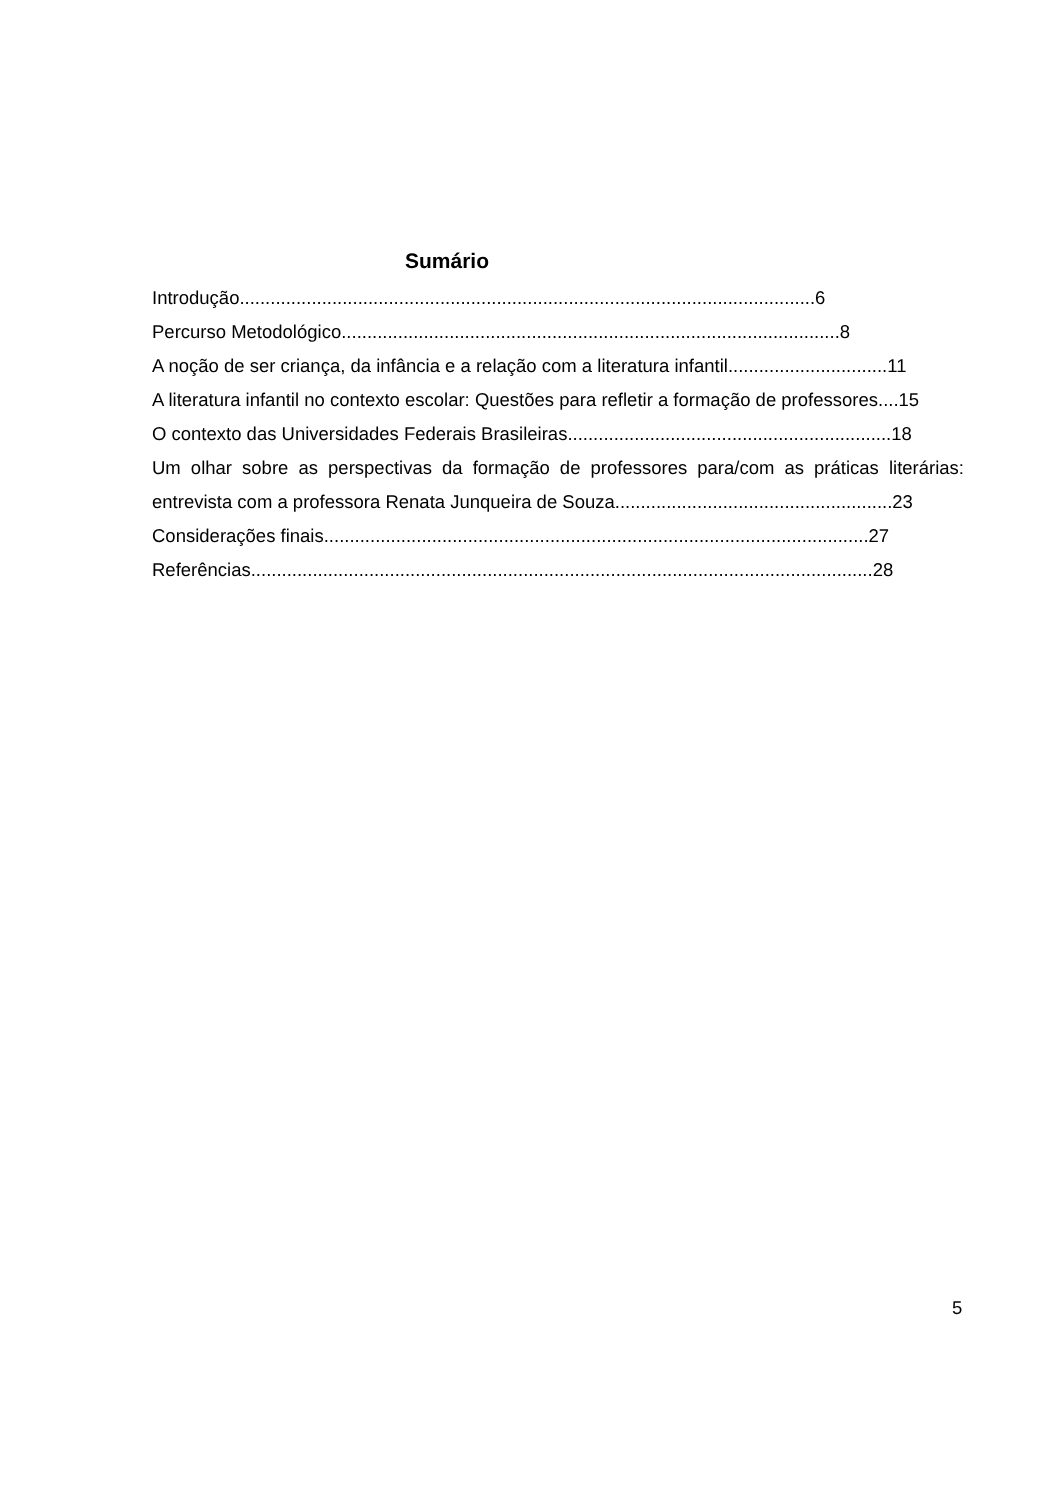Sumário
Introdução................................................................................................................6
Percurso Metodológico.................................................................................................8
A noção de ser criança, da infância e a relação com a literatura infantil...............................11
A literatura infantil no contexto escolar: Questões para refletir a formação de professores....15
O contexto das Universidades Federais Brasileiras...............................................................18
Um olhar sobre as perspectivas da formação de professores para/com as práticas literárias: entrevista com a professora Renata Junqueira de Souza......................................................23
Considerações finais..........................................................................................................27
Referências.........................................................................................................................28
5